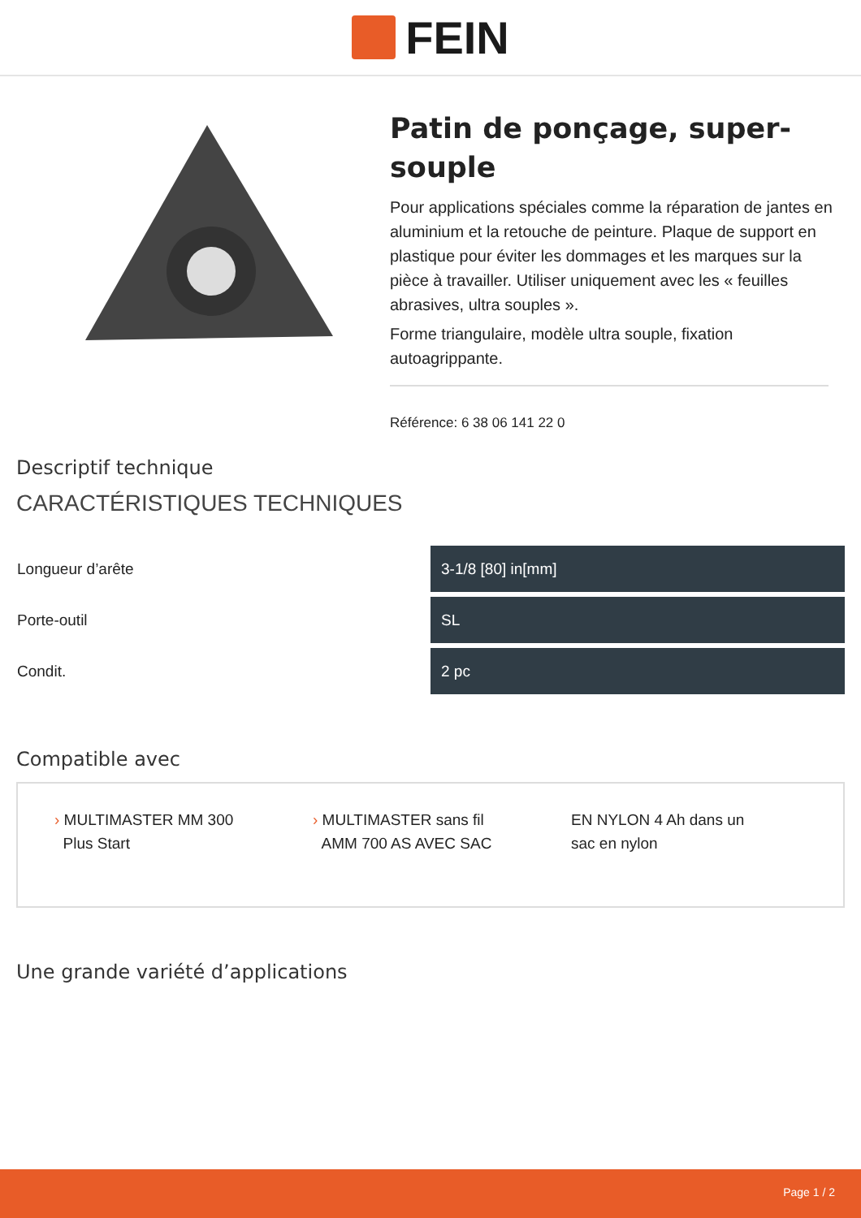FEIN
Patin de ponçage, super-souple
Pour applications spéciales comme la réparation de jantes en aluminium et la retouche de peinture. Plaque de support en plastique pour éviter les dommages et les marques sur la pièce à travailler. Utiliser uniquement avec les « feuilles abrasives, ultra souples ».
Forme triangulaire, modèle ultra souple, fixation autoagrippante.
Référence: 6 38 06 141 22 0
Descriptif technique
CARACTÉRISTIQUES TECHNIQUES
| Longueur d’arête | 3-1/8 [80] in[mm] |
| Porte-outil | SL |
| Condit. | 2 pc |
Compatible avec
› MULTIMASTER MM 300
Plus Start
› MULTIMASTER sans fil
AMM 700 AS AVEC SAC
EN NYLON 4 Ah dans un
sac en nylon
Une grande variété d’applications
Page 1 / 2